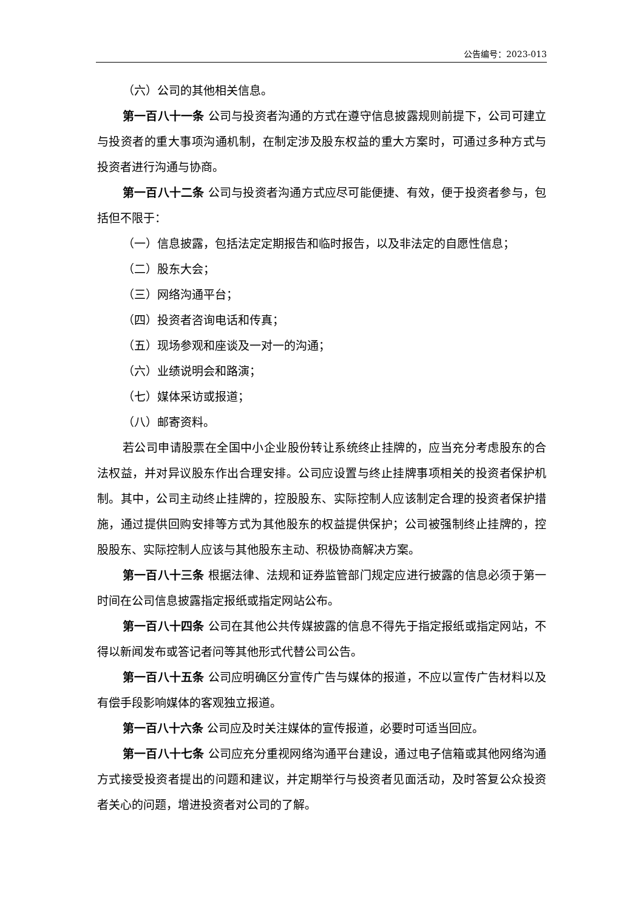公告编号：2023-013
（六）公司的其他相关信息。
第一百八十一条 公司与投资者沟通的方式在遵守信息披露规则前提下，公司可建立与投资者的重大事项沟通机制，在制定涉及股东权益的重大方案时，可通过多种方式与投资者进行沟通与协商。
第一百八十二条 公司与投资者沟通方式应尽可能便捷、有效，便于投资者参与，包括但不限于：
（一）信息披露，包括法定定期报告和临时报告，以及非法定的自愿性信息；
（二）股东大会；
（三）网络沟通平台；
（四）投资者咨询电话和传真；
（五）现场参观和座谈及一对一的沟通；
（六）业绩说明会和路演；
（七）媒体采访或报道；
（八）邮寄资料。
若公司申请股票在全国中小企业股份转让系统终止挂牌的，应当充分考虑股东的合法权益，并对异议股东作出合理安排。公司应设置与终止挂牌事项相关的投资者保护机制。其中，公司主动终止挂牌的，控股股东、实际控制人应该制定合理的投资者保护措施，通过提供回购安排等方式为其他股东的权益提供保护；公司被强制终止挂牌的，控股股东、实际控制人应该与其他股东主动、积极协商解决方案。
第一百八十三条 根据法律、法规和证券监管部门规定应进行披露的信息必须于第一时间在公司信息披露指定报纸或指定网站公布。
第一百八十四条 公司在其他公共传媒披露的信息不得先于指定报纸或指定网站，不得以新闻发布或答记者问等其他形式代替公司公告。
第一百八十五条 公司应明确区分宣传广告与媒体的报道，不应以宣传广告材料以及有偿手段影响媒体的客观独立报道。
第一百八十六条 公司应及时关注媒体的宣传报道，必要时可适当回应。
第一百八十七条 公司应充分重视网络沟通平台建设，通过电子信箱或其他网络沟通方式接受投资者提出的问题和建议，并定期举行与投资者见面活动，及时答复公众投资者关心的问题，增进投资者对公司的了解。